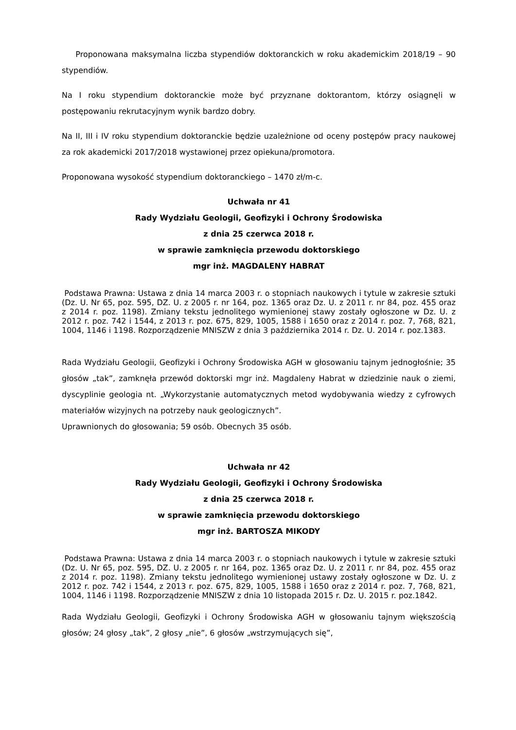Proponowana maksymalna liczba stypendiów doktoranckich w roku akademickim 2018/19 – 90 stypendiów.
Na I roku stypendium doktoranckie może być przyznane doktorantom, którzy osiągnęli w postępowaniu rekrutacyjnym wynik bardzo dobry.
Na II, III i IV roku stypendium doktoranckie będzie uzależnione od oceny postępów pracy naukowej za rok akademicki 2017/2018 wystawionej przez opiekuna/promotora.
Proponowana wysokość stypendium doktoranckiego – 1470 zł/m-c.
Uchwała nr 41
Rady Wydziału Geologii, Geofizyki i Ochrony Środowiska
z dnia 25 czerwca 2018 r.
w sprawie zamknięcia przewodu doktorskiego
mgr inż. MAGDALENY HABRAT
Podstawa Prawna: Ustawa z dnia 14 marca 2003 r. o stopniach naukowych i tytule w zakresie sztuki (Dz. U. Nr 65, poz. 595, DZ. U. z 2005 r. nr 164, poz. 1365 oraz Dz. U. z 2011 r. nr 84, poz. 455 oraz z 2014 r. poz. 1198). Zmiany tekstu jednolitego wymienionej stawy zostały ogłoszone w Dz. U. z 2012 r. poz. 742 i 1544, z 2013 r. poz. 675, 829, 1005, 1588 i 1650 oraz z 2014 r. poz. 7, 768, 821, 1004, 1146 i 1198. Rozporządzenie MNISZW z dnia 3 października 2014 r. Dz. U. 2014 r. poz.1383.
Rada Wydziału Geologii, Geofizyki i Ochrony Środowiska AGH w głosowaniu tajnym jednogłośnie; 35 głosów „tak”, zamknęła przewód doktorski mgr inż. Magdaleny Habrat w dziedzinie nauk o ziemi, dyscyplinie geologia nt. „Wykorzystanie automatycznych metod wydobywania wiedzy z cyfrowych materiałów wizyjnych na potrzeby nauk geologicznych”.
Uprawnionych do głosowania; 59 osób. Obecnych 35 osób.
Uchwała nr 42
Rady Wydziału Geologii, Geofizyki i Ochrony Środowiska
z dnia 25 czerwca 2018 r.
w sprawie zamknięcia przewodu doktorskiego
mgr inż. BARTOSZA MIKODY
Podstawa Prawna: Ustawa z dnia 14 marca 2003 r. o stopniach naukowych i tytule w zakresie sztuki (Dz. U. Nr 65, poz. 595, DZ. U. z 2005 r. nr 164, poz. 1365 oraz Dz. U. z 2011 r. nr 84, poz. 455 oraz z 2014 r. poz. 1198). Zmiany tekstu jednolitego wymienionej ustawy zostały ogłoszone w Dz. U. z 2012 r. poz. 742 i 1544, z 2013 r. poz. 675, 829, 1005, 1588 i 1650 oraz z 2014 r. poz. 7, 768, 821, 1004, 1146 i 1198. Rozporządzenie MNISZW z dnia 10 listopada 2015 r. Dz. U. 2015 r. poz.1842.
Rada Wydziału Geologii, Geofizyki i Ochrony Środowiska AGH w głosowaniu tajnym większością głosów; 24 głosy „tak”, 2 głosy „nie”, 6 głosów „wstrzymujących się”,